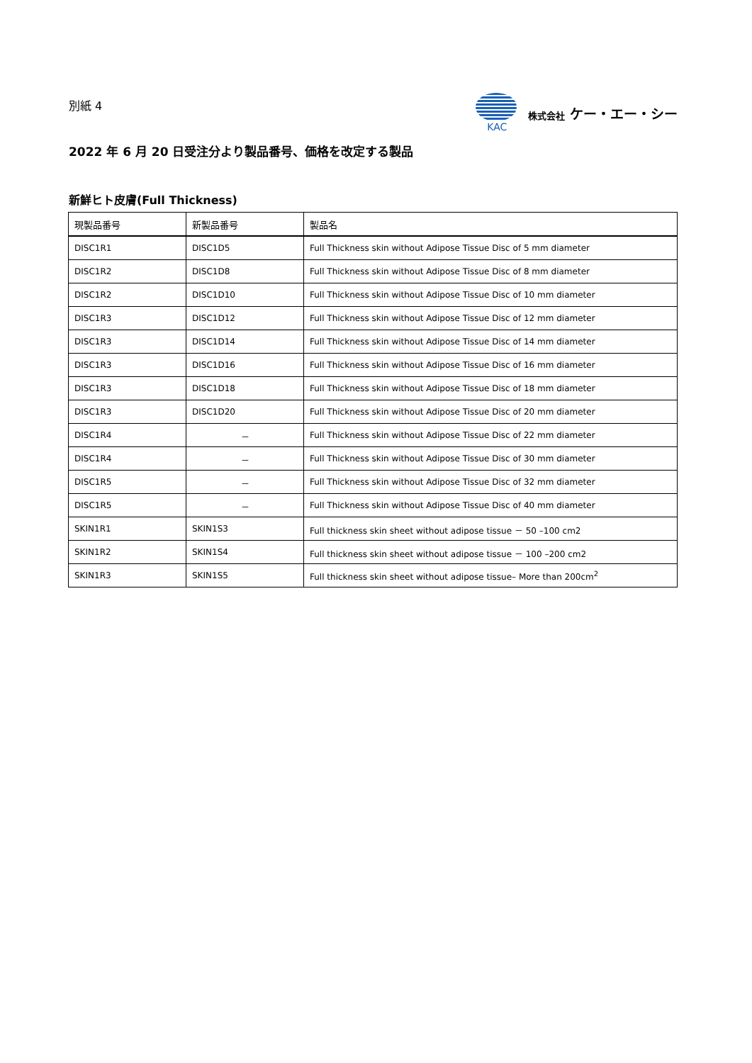別紙 4
KAC 株式会社 ケー・エー・シー
2022 年 6 月 20 日受注分より製品番号、価格を改定する製品
新鮮ヒト皮膚(Full Thickness)
| 現製品番号 | 新製品番号 | 製品名 |
| --- | --- | --- |
| DISC1R1 | DISC1D5 | Full Thickness skin without Adipose Tissue Disc of 5 mm diameter |
| DISC1R2 | DISC1D8 | Full Thickness skin without Adipose Tissue Disc of 8 mm diameter |
| DISC1R2 | DISC1D10 | Full Thickness skin without Adipose Tissue Disc of 10 mm diameter |
| DISC1R3 | DISC1D12 | Full Thickness skin without Adipose Tissue Disc of 12 mm diameter |
| DISC1R3 | DISC1D14 | Full Thickness skin without Adipose Tissue Disc of 14 mm diameter |
| DISC1R3 | DISC1D16 | Full Thickness skin without Adipose Tissue Disc of 16 mm diameter |
| DISC1R3 | DISC1D18 | Full Thickness skin without Adipose Tissue Disc of 18 mm diameter |
| DISC1R3 | DISC1D20 | Full Thickness skin without Adipose Tissue Disc of 20 mm diameter |
| DISC1R4 | － | Full Thickness skin without Adipose Tissue Disc of 22 mm diameter |
| DISC1R4 | － | Full Thickness skin without Adipose Tissue Disc of 30 mm diameter |
| DISC1R5 | － | Full Thickness skin without Adipose Tissue Disc of 32 mm diameter |
| DISC1R5 | － | Full Thickness skin without Adipose Tissue Disc of 40 mm diameter |
| SKIN1R1 | SKIN1S3 | Full thickness skin sheet without adipose tissue － 50 –100 cm2 |
| SKIN1R2 | SKIN1S4 | Full thickness skin sheet without adipose tissue － 100 –200 cm2 |
| SKIN1R3 | SKIN1S5 | Full thickness skin sheet without adipose tissue– More than 200cm<sup>2</sup> |